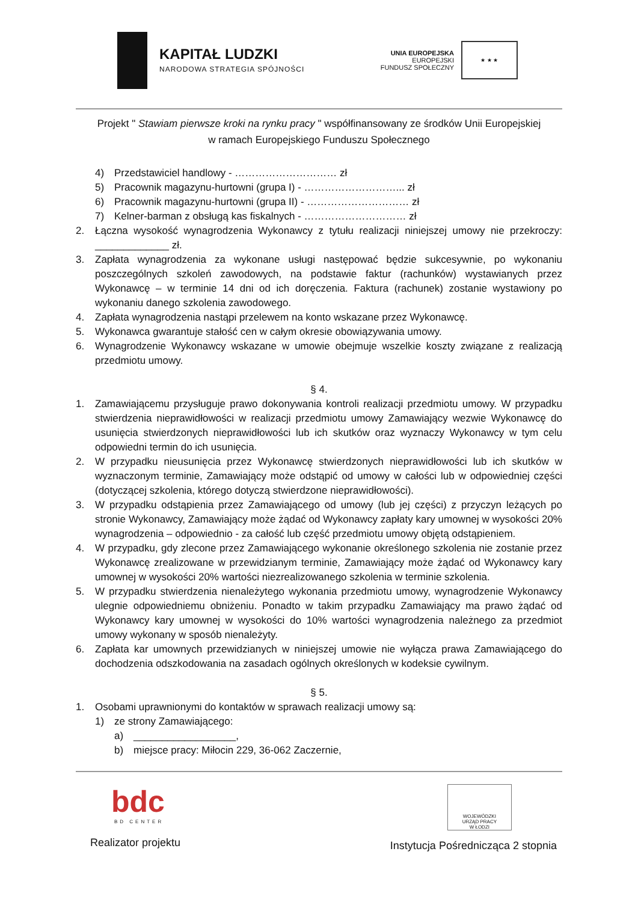KAPITAŁ LUDZKI
NARODOWA STRATEGIA SPÓJNOŚCI
UNIA EUROPEJSKA
EUROPEJSKI
FUNDUSZ SPOŁECZNY
★ ★ ★
Projekt " Stawiam pierwsze kroki na rynku pracy " współfinansowany ze środków Unii Europejskiej
w ramach Europejskiego Funduszu Społecznego
4) Przedstawiciel handlowy - ………………………… zł
5) Pracownik magazynu-hurtowni (grupa I) - ………………………... zł
6) Pracownik magazynu-hurtowni (grupa II) - ………………………… zł
7) Kelner-barman z obsługą kas fiskalnych - ………………………… zł
2. Łączna wysokość wynagrodzenia Wykonawcy z tytułu realizacji niniejszej umowy nie przekroczy: _____________ zł.
3. Zapłata wynagrodzenia za wykonane usługi następować będzie sukcesywnie, po wykonaniu poszczególnych szkoleń zawodowych, na podstawie faktur (rachunków) wystawianych przez Wykonawcę – w terminie 14 dni od ich doręczenia. Faktura (rachunek) zostanie wystawiony po wykonaniu danego szkolenia zawodowego.
4. Zapłata wynagrodzenia nastąpi przelewem na konto wskazane przez Wykonawcę.
5. Wykonawca gwarantuje stałość cen w całym okresie obowiązywania umowy.
6. Wynagrodzenie Wykonawcy wskazane w umowie obejmuje wszelkie koszty związane z realizacją przedmiotu umowy.
§ 4.
1. Zamawiającemu przysługuje prawo dokonywania kontroli realizacji przedmiotu umowy. W przypadku stwierdzenia nieprawidłowości w realizacji przedmiotu umowy Zamawiający wezwie Wykonawcę do usunięcia stwierdzonych nieprawidłowości lub ich skutków oraz wyznaczy Wykonawcy w tym celu odpowiedni termin do ich usunięcia.
2. W przypadku nieusunięcia przez Wykonawcę stwierdzonych nieprawidłowości lub ich skutków w wyznaczonym terminie, Zamawiający może odstąpić od umowy w całości lub w odpowiedniej części (dotyczącej szkolenia, którego dotyczą stwierdzone nieprawidłowości).
3. W przypadku odstąpienia przez Zamawiającego od umowy (lub jej części) z przyczyn leżących po stronie Wykonawcy, Zamawiający może żądać od Wykonawcy zapłaty kary umownej w wysokości 20% wynagrodzenia – odpowiednio - za całość lub część przedmiotu umowy objętą odstąpieniem.
4. W przypadku, gdy zlecone przez Zamawiającego wykonanie określonego szkolenia nie zostanie przez Wykonawcę zrealizowane w przewidzianym terminie, Zamawiający może żądać od Wykonawcy kary umownej w wysokości 20% wartości niezrealizowanego szkolenia w terminie szkolenia.
5. W przypadku stwierdzenia nienależytego wykonania przedmiotu umowy, wynagrodzenie Wykonawcy ulegnie odpowiedniemu obniżeniu. Ponadto w takim przypadku Zamawiający ma prawo żądać od Wykonawcy kary umownej w wysokości do 10% wartości wynagrodzenia należnego za przedmiot umowy wykonany w sposób nienależyty.
6. Zapłata kar umownych przewidzianych w niniejszej umowie nie wyłącza prawa Zamawiającego do dochodzenia odszkodowania na zasadach ogólnych określonych w kodeksie cywilnym.
§ 5.
1. Osobami uprawnionymi do kontaktów w sprawach realizacji umowy są:
1) ze strony Zamawiającego:
a) __________________,
b) miejsce pracy: Miłocin 229, 36-062 Zaczernie,
bdc
BD CENTER
Realizator projektu
WOJEWÓDZKI
URZĄD PRACY
W ŁODZI
Instytucja Pośrednicząca 2 stopnia